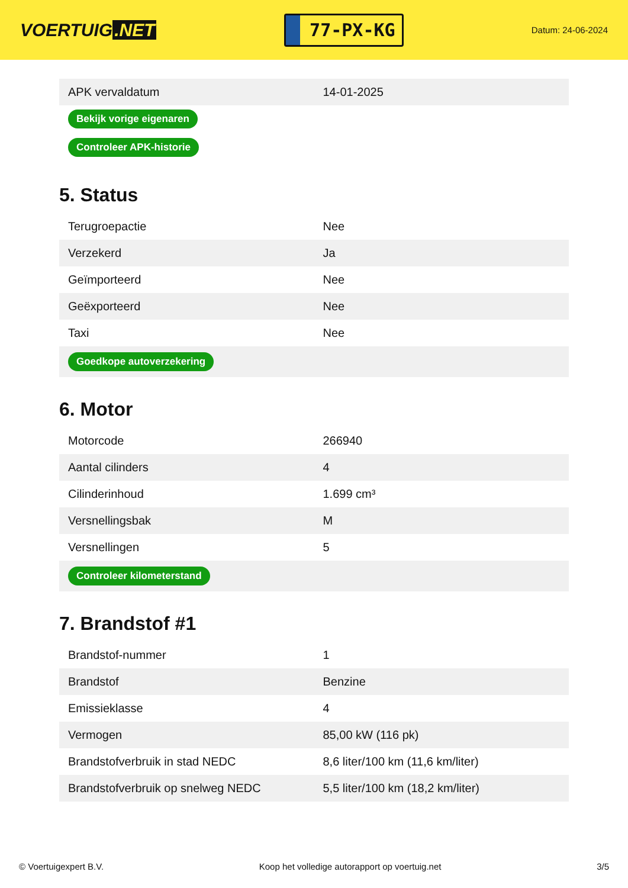VOERTUIG.NET
77-PX-KG
Datum: 24-06-2024
| APK vervaldatum | 14-01-2025 |
| Bekijk vorige eigenaren | |
| Controleer APK-historie | |
5. Status
| Terugroepactie | Nee |
| Verzekerd | Ja |
| Geïmporteerd | Nee |
| Geëxporteerd | Nee |
| Taxi | Nee |
| Goedkope autoverzekering | |
6. Motor
| Motorcode | 266940 |
| Aantal cilinders | 4 |
| Cilinderinhoud | 1.699 cm³ |
| Versnellingsbak | M |
| Versnellingen | 5 |
| Controleer kilometerstand | |
7. Brandstof #1
| Brandstof-nummer | 1 |
| Brandstof | Benzine |
| Emissieklasse | 4 |
| Vermogen | 85,00 kW (116 pk) |
| Brandstofverbruik in stad NEDC | 8,6 liter/100 km (11,6 km/liter) |
| Brandstofverbruik op snelweg NEDC | 5,5 liter/100 km (18,2 km/liter) |
© Voertuigexpert B.V. Koop het volledige autorapport op voertuig.net 3/5